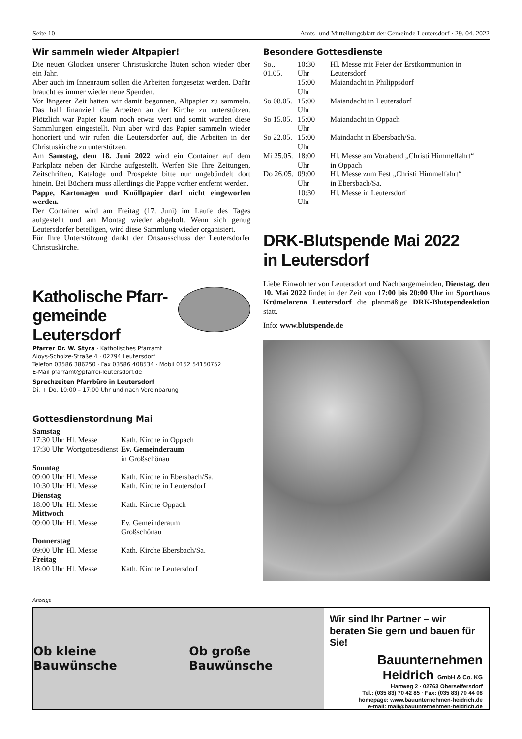Seite 10 Amts- und Mitteilungsblatt der Gemeinde Leutersdorf · 29. 04. 2022
Wir sammeln wieder Altpapier!
Die neuen Glocken unserer Christuskirche läuten schon wieder über ein Jahr.
Aber auch im Innenraum sollen die Arbeiten fortgesetzt werden. Dafür braucht es immer wieder neue Spenden.
Vor längerer Zeit hatten wir damit begonnen, Altpapier zu sammeln. Das half finanziell die Arbeiten an der Kirche zu unterstützen. Plötzlich war Papier kaum noch etwas wert und somit wurden diese Sammlungen eingestellt. Nun aber wird das Papier sammeln wieder honoriert und wir rufen die Leutersdorfer auf, die Arbeiten in der Christuskirche zu unterstützen.
Am Samstag, dem 18. Juni 2022 wird ein Container auf dem Parkplatz neben der Kirche aufgestellt. Werfen Sie Ihre Zeitungen, Zeitschriften, Kataloge und Prospekte bitte nur ungebündelt dort hinein. Bei Büchern muss allerdings die Pappe vorher entfernt werden.
Pappe, Kartonagen und Knüllpapier darf nicht eingeworfen werden.
Der Container wird am Freitag (17. Juni) im Laufe des Tages aufgestellt und am Montag wieder abgeholt. Wenn sich genug Leutersdorfer beteiligen, wird diese Sammlung wieder organisiert.
Für Ihre Unterstützung dankt der Ortsausschuss der Leutersdorfer Christuskirche.
Katholische Pfarr-
gemeinde Leutersdorf
Pfarrer Dr. W. Styra · Katholisches Pfarramt
Aloys-Scholze-Straße 4 · 02794 Leutersdorf
Telefon 03586 386250 · Fax 03586 408534 · Mobil 0152 54150752
E-Mail pfarramt@pfarrei-leutersdorf.de
Sprechzeiten Pfarrbüro in Leutersdorf
Di. + Do. 10:00 – 17:00 Uhr und nach Vereinbarung
Gottesdienstordnung Mai
| Samstag | | |
| 17:30 Uhr | Hl. Messe | Kath. Kirche in Oppach |
| 17:30 Uhr | Wortgottesdienst | Ev. Gemeinderaum in Großschönau |
| Sonntag | | |
| 09:00 Uhr | Hl. Messe | Kath. Kirche in Ebersbach/Sa. |
| 10:30 Uhr | Hl. Messe | Kath. Kirche in Leutersdorf |
| Dienstag | | |
| 18:00 Uhr | Hl. Messe | Kath. Kirche Oppach |
| Mittwoch | | |
| 09:00 Uhr | Hl. Messe | Ev. Gemeinderaum Großschönau |
| Donnerstag | | |
| 09:00 Uhr | Hl. Messe | Kath. Kirche Ebersbach/Sa. |
| Freitag | | |
| 18:00 Uhr | Hl. Messe | Kath. Kirche Leutersdorf |
Besondere Gottesdienste
| So., 01.05. | 10:30 Uhr | Hl. Messe mit Feier der Erstkommunion in Leutersdorf |
| | 15:00 Uhr | Maiandacht in Philippsdorf |
| So 08.05. | 15:00 Uhr | Maiandacht in Leutersdorf |
| So 15.05. | 15:00 Uhr | Maiandacht in Oppach |
| So 22.05. | 15:00 Uhr | Maindacht in Ebersbach/Sa. |
| Mi 25.05. | 18:00 Uhr | Hl. Messe am Vorabend „Christi Himmelfahrt“ in Oppach |
| Do 26.05. | 09:00 Uhr | Hl. Messe zum Fest „Christi Himmelfahrt“ in Ebersbach/Sa. |
| | 10:30 Uhr | Hl. Messe in Leutersdorf |
DRK-Blutspende Mai 2022
in Leutersdorf
Liebe Einwohner von Leutersdorf und Nachbargemeinden, Dienstag, den 10. Mai 2022 findet in der Zeit von 17:00 bis 20:00 Uhr im Sporthaus Krümelarena Leutersdorf die planmäßige DRK-Blutspendeaktion statt.
Info: www.blutspende.de
Anzeige
Ob kleine Bauwünsche Ob große Bauwünsche
Wir sind Ihr Partner – wir beraten Sie gern und bauen für Sie!
Bauunternehmen
Heidrich GmbH & Co. KG
Hartweg 2 · 02763 Oberseifersdorf
Tel.: (035 83) 70 42 85 · Fax: (035 83) 70 44 08
homepage: www.bauunternehmen-heidrich.de
e-mail: mail@bauunternehmen-heidrich.de